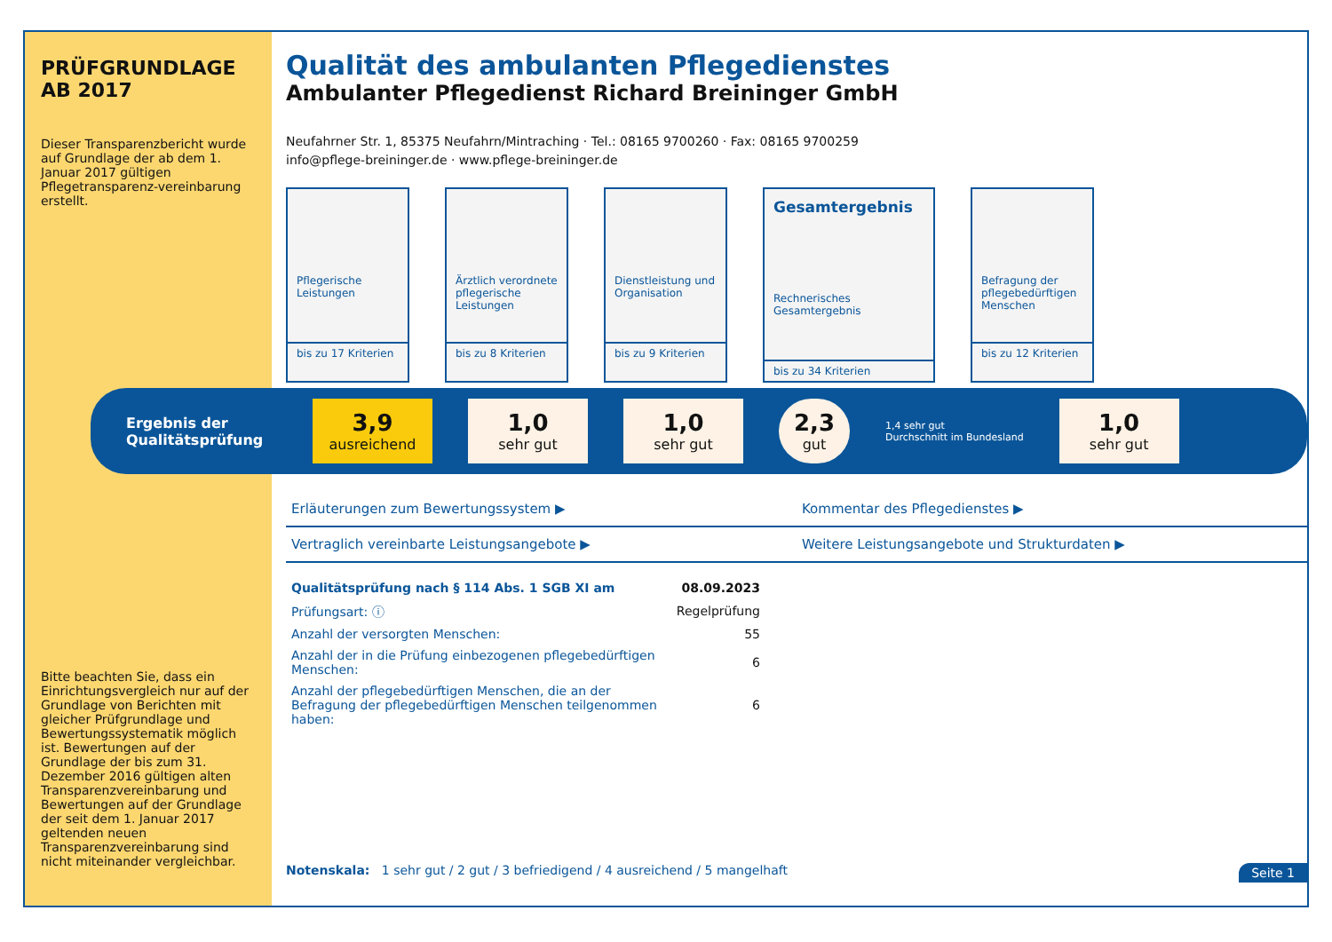PRÜFGRUNDLAGE AB 2017
Dieser Transparenzbericht wurde auf Grundlage der ab dem 1. Januar 2017 gültigen Pflegetransparenz-vereinbarung erstellt.
Bitte beachten Sie, dass ein Einrichtungsvergleich nur auf der Grundlage von Berichten mit gleicher Prüfgrundlage und Bewertungssystematik möglich ist. Bewertungen auf der Grundlage der bis zum 31. Dezember 2016 gültigen alten Transparenzvereinbarung und Bewertungen auf der Grundlage der seit dem 1. Januar 2017 geltenden neuen Transparenzvereinbarung sind nicht miteinander vergleichbar.
Qualität des ambulanten Pflegedienstes
Ambulanter Pflegedienst Richard Breininger GmbH
Neufahrner Str. 1, 85375 Neufahrn/Mintraching · Tel.: 08165 9700260 · Fax: 08165 9700259
info@pflege-breininger.de · www.pflege-breininger.de
Pflegerische Leistungen
bis zu 17 Kriterien
Ärztlich verordnete pflegerische Leistungen
bis zu 8 Kriterien
Dienstleistung und Organisation
bis zu 9 Kriterien
Gesamtergebnis
Rechnerisches Gesamtergebnis
bis zu 34 Kriterien
Befragung der pflegebedürftigen Menschen
bis zu 12 Kriterien
Ergebnis der Qualitätsprüfung
3,9
ausreichend
1,0
sehr gut
1,0
sehr gut
2,3
gut
1,4 sehr gut
Durchschnitt im Bundesland
1,0
sehr gut
Erläuterungen zum Bewertungssystem ▶
Kommentar des Pflegedienstes ▶
Vertraglich vereinbarte Leistungsangebote ▶
Weitere Leistungsangebote und Strukturdaten ▶
| Qualitätsprüfung nach § 114 Abs. 1 SGB XI am | 08.09.2023 |
| Prüfungsart: ⓘ | Regelprüfung |
| Anzahl der versorgten Menschen: | 55 |
| Anzahl der in die Prüfung einbezogenen pflegebedürftigen Menschen: | 6 |
| Anzahl der pflegebedürftigen Menschen, die an der Befragung der pflegebedürftigen Menschen teilgenommen haben: | 6 |
Notenskala: 1 sehr gut / 2 gut / 3 befriedigend / 4 ausreichend / 5 mangelhaft Seite 1